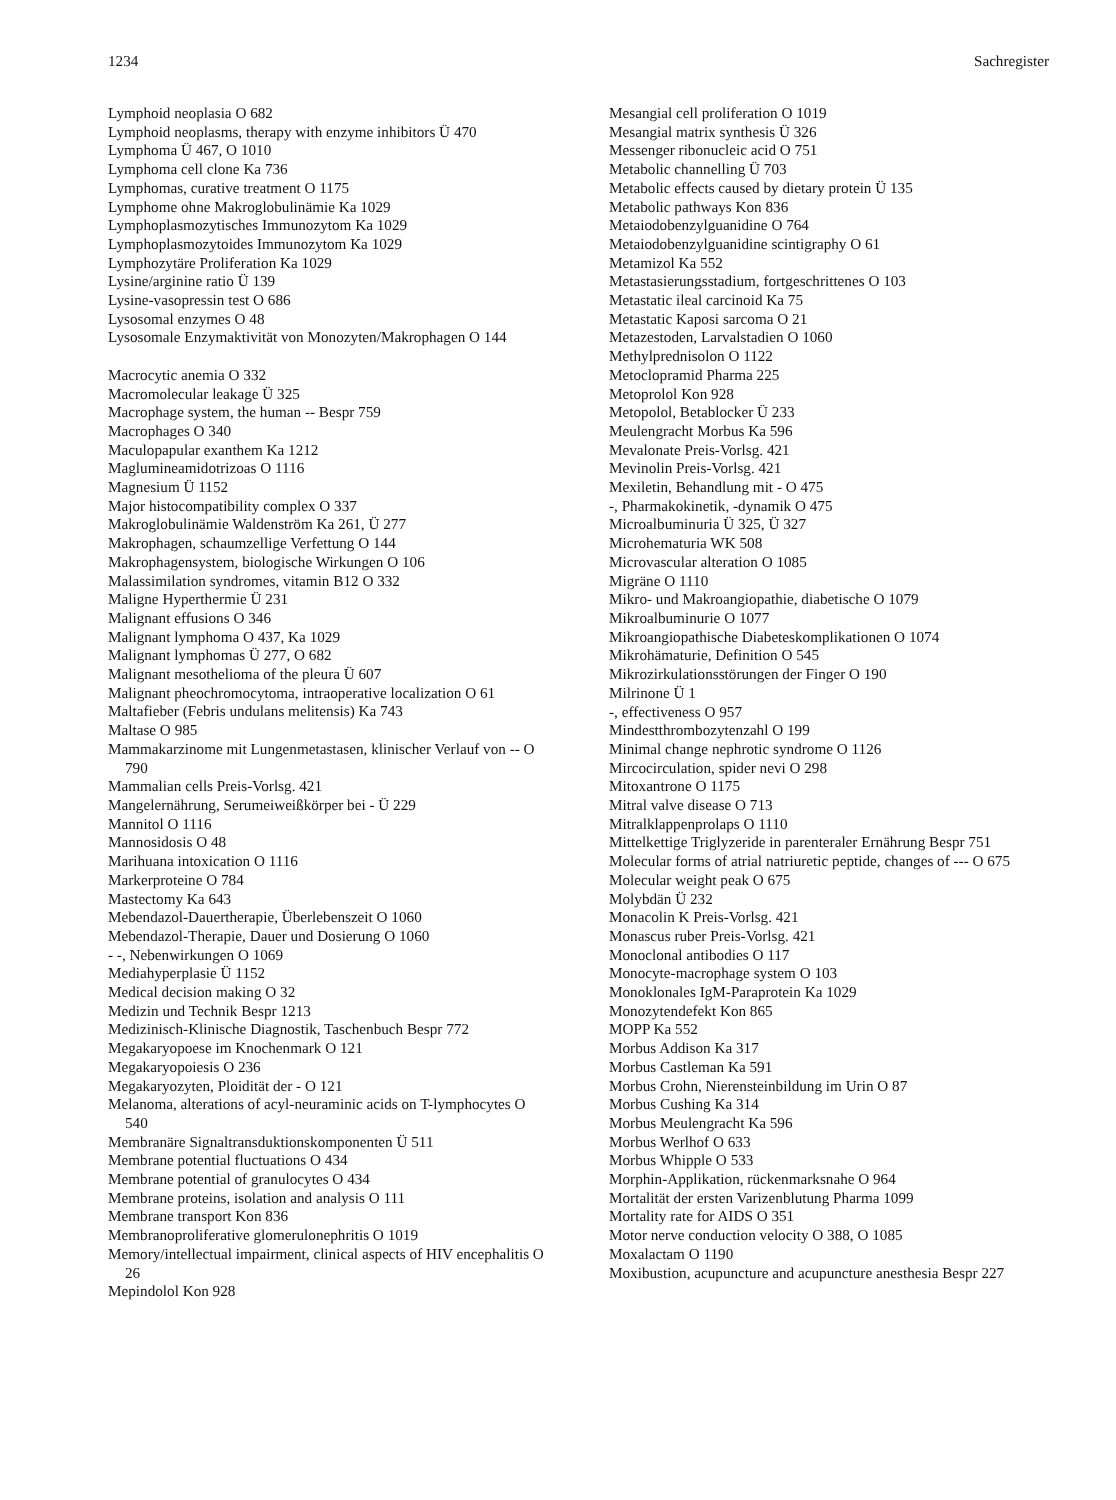1234 Sachregister
Lymphoid neoplasia O 682
Lymphoid neoplasms, therapy with enzyme inhibitors Ü 470
Lymphoma Ü 467, O 1010
Lymphoma cell clone Ka 736
Lymphomas, curative treatment O 1175
Lymphome ohne Makroglobulinämie Ka 1029
Lymphoplasmozytisches Immunozytom Ka 1029
Lymphoplasmozytoides Immunozytom Ka 1029
Lymphozytäre Proliferation Ka 1029
Lysine/arginine ratio Ü 139
Lysine-vasopressin test O 686
Lysosomal enzymes O 48
Lysosomale Enzymaktivität von Monozyten/Makrophagen O 144
Macrocytic anemia O 332
Macromolecular leakage Ü 325
Macrophage system, the human -- Bespr 759
Macrophages O 340
Maculopapular exanthem Ka 1212
Maglumineamidotrizoas O 1116
Magnesium Ü 1152
Major histocompatibility complex O 337
Makroglobulinämie Waldenström Ka 261, Ü 277
Makrophagen, schaumzellige Verfettung O 144
Makrophagensystem, biologische Wirkungen O 106
Malassimilation syndromes, vitamin B12 O 332
Maligne Hyperthermie Ü 231
Malignant effusions O 346
Malignant lymphoma O 437, Ka 1029
Malignant lymphomas Ü 277, O 682
Malignant mesothelioma of the pleura Ü 607
Malignant pheochromocytoma, intraoperative localization O 61
Maltafieber (Febris undulans melitensis) Ka 743
Maltase O 985
Mammakarzinome mit Lungenmetastasen, klinischer Verlauf von -- O 790
Mammalian cells Preis-Vorlsg. 421
Mangelernährung, Serumeiweißkörper bei - Ü 229
Mannitol O 1116
Mannosidosis O 48
Marihuana intoxication O 1116
Markerproteine O 784
Mastectomy Ka 643
Mebendazol-Dauertherapie, Überlebenszeit O 1060
Mebendazol-Therapie, Dauer und Dosierung O 1060
- -, Nebenwirkungen O 1069
Mediahyperplasie Ü 1152
Medical decision making O 32
Medizin und Technik Bespr 1213
Medizinisch-Klinische Diagnostik, Taschenbuch Bespr 772
Megakaryopoese im Knochenmark O 121
Megakaryopoiesis O 236
Megakaryozyten, Ploidität der - O 121
Melanoma, alterations of acyl-neuraminic acids on T-lymphocytes O 540
Membranäre Signaltransduktionskomponenten Ü 511
Membrane potential fluctuations O 434
Membrane potential of granulocytes O 434
Membrane proteins, isolation and analysis O 111
Membrane transport Kon 836
Membranoproliferative glomerulonephritis O 1019
Memory/intellectual impairment, clinical aspects of HIV encephalitis O 26
Mepindolol Kon 928
Mesangial cell proliferation O 1019
Mesangial matrix synthesis Ü 326
Messenger ribonucleic acid O 751
Metabolic channelling Ü 703
Metabolic effects caused by dietary protein Ü 135
Metabolic pathways Kon 836
Metaiodobenzylguanidine O 764
Metaiodobenzylguanidine scintigraphy O 61
Metamizol Ka 552
Metastasierungsstadium, fortgeschrittenes O 103
Metastatic ileal carcinoid Ka 75
Metastatic Kaposi sarcoma O 21
Metazestoden, Larvalstadien O 1060
Methylprednisolon O 1122
Metoclopramid Pharma 225
Metoprolol Kon 928
Metopolol, Betablocker Ü 233
Meulengracht Morbus Ka 596
Mevalonate Preis-Vorlsg. 421
Mevinolin Preis-Vorlsg. 421
Mexiletin, Behandlung mit - O 475
-, Pharmakokinetik, -dynamik O 475
Microalbuminuria Ü 325, Ü 327
Microhematuria WK 508
Microvascular alteration O 1085
Migräne O 1110
Mikro- und Makroangiopathie, diabetische O 1079
Mikroalbuminurie O 1077
Mikroangiopathische Diabeteskomplikationen O 1074
Mikrohämaturie, Definition O 545
Mikrozirkulationsstörungen der Finger O 190
Milrinone Ü 1
-, effectiveness O 957
Mindestthrombozytenzahl O 199
Minimal change nephrotic syndrome O 1126
Mircocirculation, spider nevi O 298
Mitoxantrone O 1175
Mitral valve disease O 713
Mitralklappenprolaps O 1110
Mittelkettige Triglyzeride in parenteraler Ernährung Bespr 751
Molecular forms of atrial natriuretic peptide, changes of --- O 675
Molecular weight peak O 675
Molybdän Ü 232
Monacolin K Preis-Vorlsg. 421
Monascus ruber Preis-Vorlsg. 421
Monoclonal antibodies O 117
Monocyte-macrophage system O 103
Monoklonales IgM-Paraprotein Ka 1029
Monozytendefekt Kon 865
MOPP Ka 552
Morbus Addison Ka 317
Morbus Castleman Ka 591
Morbus Crohn, Nierensteinbildung im Urin O 87
Morbus Cushing Ka 314
Morbus Meulengracht Ka 596
Morbus Werlhof O 633
Morbus Whipple O 533
Morphin-Applikation, rückenmarksnahe O 964
Mortalität der ersten Varizenblutung Pharma 1099
Mortality rate for AIDS O 351
Motor nerve conduction velocity O 388, O 1085
Moxalactam O 1190
Moxibustion, acupuncture and acupuncture anesthesia Bespr 227